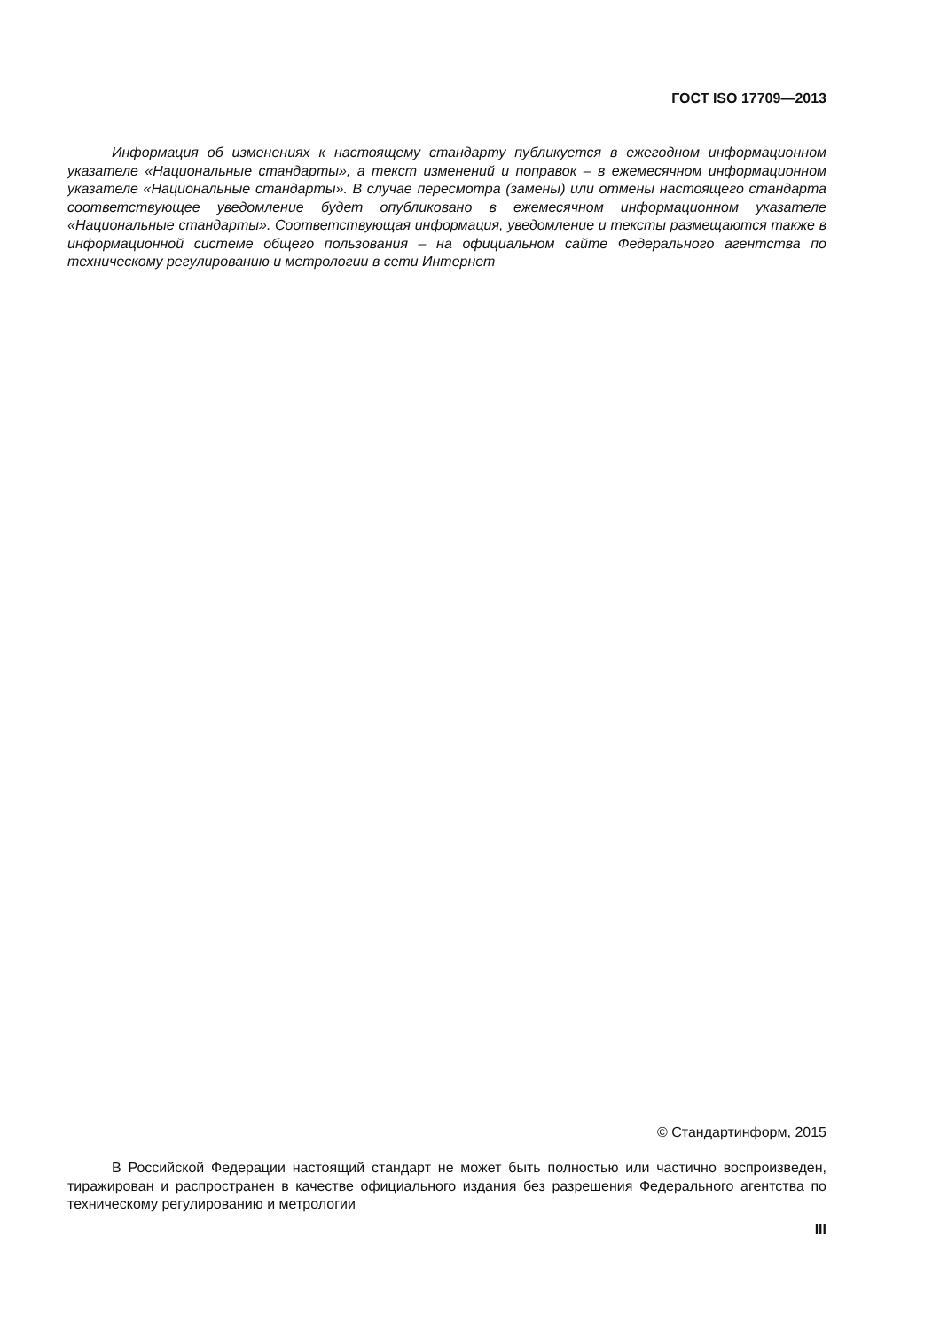ГОСТ ISO 17709—2013
Информация об изменениях к настоящему стандарту публикуется в ежегодном информационном указателе «Национальные стандарты», а текст изменений и поправок – в ежемесячном информационном указателе «Национальные стандарты». В случае пересмотра (замены) или отмены настоящего стандарта соответствующее уведомление будет опубликовано в ежемесячном информационном указателе «Национальные стандарты». Соответствующая информация, уведомление и тексты размещаются также в информационной системе общего пользования – на официальном сайте Федерального агентства по техническому регулированию и метрологии в сети Интернет
© Стандартинформ, 2015
В Российской Федерации настоящий стандарт не может быть полностью или частично воспроизведен, тиражирован и распространен в качестве официального издания без разрешения Федерального агентства по техническому регулированию и метрологии
III